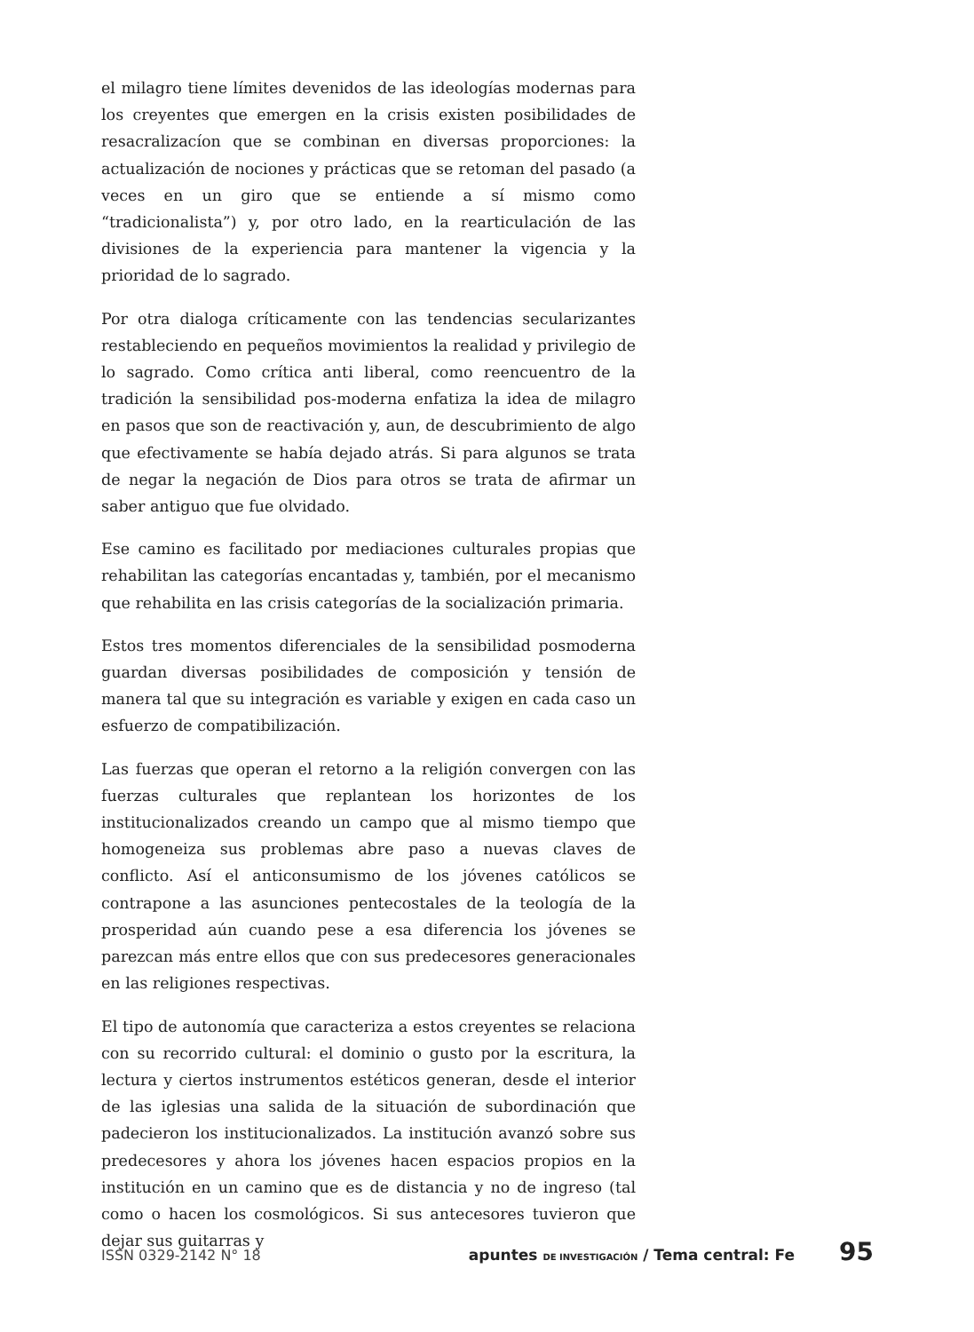el milagro tiene límites devenidos de las ideologías modernas para los creyentes que emergen en la crisis existen posibilidades de resacralizacíon que se combinan en diversas proporciones: la actualización de nociones y prácticas que se retoman del pasado (a veces en un giro que se entiende a sí mismo como “tradicionalista”) y, por otro lado, en la rearticulación de las divisiones de la experiencia para mantener la vigencia y la prioridad de lo sagrado.
Por otra dialoga críticamente con las tendencias secularizantes restableciendo en pequeños movimientos la realidad y privilegio de lo sagrado. Como crítica anti liberal, como reencuentro de la tradición la sensibilidad pos-moderna enfatiza la idea de milagro en pasos que son de reactivación y, aun, de descubrimiento de algo que efectivamente se había dejado atrás. Si para algunos se trata de negar la negación de Dios para otros se trata de afirmar un saber antiguo que fue olvidado.
Ese camino es facilitado por mediaciones culturales propias que rehabilitan las categorías encantadas y, también, por el mecanismo que rehabilita en las crisis categorías de la socialización primaria.
Estos tres momentos diferenciales de la sensibilidad posmoderna guardan diversas posibilidades de composición y tensión de manera tal que su integración es variable y exigen en cada caso un esfuerzo de compatibilización.
Las fuerzas que operan el retorno a la religión convergen con las fuerzas culturales que replantean los horizontes de los institucionalizados creando un campo que al mismo tiempo que homogeneiza sus problemas abre paso a nuevas claves de conflicto. Así el anticonsumismo de los jóvenes católicos se contrapone a las asunciones pentecostales de la teología de la prosperidad aún cuando pese a esa diferencia los jóvenes se parezcan más entre ellos que con sus predecesores generacionales en las religiones respectivas.
El tipo de autonomía que caracteriza a estos creyentes se relaciona con su recorrido cultural: el dominio o gusto por la escritura, la lectura y ciertos instrumentos estéticos generan, desde el interior de las iglesias una salida de la situación de subordinación que padecieron los institucionalizados. La institución avanzó sobre sus predecesores y ahora los jóvenes hacen espacios propios en la institución en un camino que es de distancia y no de ingreso (tal como o hacen los cosmológicos. Si sus antecesores tuvieron que dejar sus guitarras y
ISSN 0329-2142 N° 18 apuntes DE INVESTIGACIÓN / Tema central: Fe 95